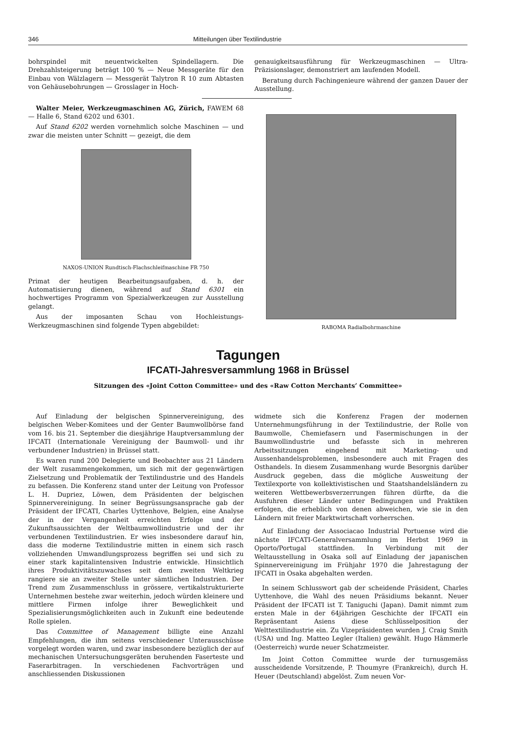346 Mitteilungen über Textilindustrie
bohrspindel mit neuentwickelten Spindellagern. Die Drehzahlsteigerung beträgt 100 % — Neue Messgeräte für den Einbau von Wälzlagern — Messgerät Talytron R 10 zum Abtasten von Gehäusebohrungen — Grosslager in Hoch-
Walter Meier, Werkzeugmaschinen AG, Zürich, FAWEM 68 — Halle 6, Stand 6202 und 6301.
Auf Stand 6202 werden vornehmlich solche Maschinen — und zwar die meisten unter Schnitt — gezeigt, die dem
NAXOS-UNION Rundtisch-Flachschleifmaschine FR 750
Primat der heutigen Bearbeitungsaufgaben, d. h. der Automatisierung dienen, während auf Stand 6301 ein hochwertiges Programm von Spezialwerkzeugen zur Ausstellung gelangt.
Aus der imposanten Schau von Hochleistungs-Werkzeugmaschinen sind folgende Typen abgebildet:
genauigkeitsausführung für Werkzeugmaschinen — Ultra-Präzisionslager, demonstriert am laufenden Modell.
Beratung durch Fachingenieure während der ganzen Dauer der Ausstellung.
RABOMA Radialbohrmaschine
Tagungen
IFCATI-Jahresversammlung 1968 in Brüssel
Sitzungen des «Joint Cotton Committee» und des «Raw Cotton Merchants’ Committee»
Auf Einladung der belgischen Spinnervereinigung, des belgischen Weber-Komitees und der Genter Baumwollbörse fand vom 16. bis 21. September die diesjährige Hauptversammlung der IFCATI (Internationale Vereinigung der Baumwoll- und ihr verbundener Industrien) in Brüssel statt.
Es waren rund 200 Delegierte und Beobachter aus 21 Ländern der Welt zusammengekommen, um sich mit der gegenwärtigen Zielsetzung und Problematik der Textilindustrie und des Handels zu befassen. Die Konferenz stand unter der Leitung von Professor L. H. Dupriez, Löwen, dem Präsidenten der belgischen Spinnervereinigung. In seiner Begrüssungsansprache gab der Präsident der IFCATI, Charles Uyttenhove, Belgien, eine Analyse der in der Vergangenheit erreichten Erfolge und der Zukunftsaussichten der Weltbaumwollindustrie und der ihr verbundenen Textilindustrien. Er wies insbesondere darauf hin, dass die moderne Textilindustrie mitten in einem sich rasch vollziehenden Umwandlungsprozess begriffen sei und sich zu einer stark kapitalintensiven Industrie entwickle. Hinsichtlich ihres Produktivitätszuwachses seit dem zweiten Weltkrieg rangiere sie an zweiter Stelle unter sämtlichen Industrien. Der Trend zum Zusammenschluss in grössere, vertikalstrukturierte Unternehmen bestehe zwar weiterhin, jedoch würden kleinere und mittlere Firmen infolge ihrer Beweglichkeit und Spezialisierungsmöglichkeiten auch in Zukunft eine bedeutende Rolle spielen.
Das Committee of Management billigte eine Anzahl Empfehlungen, die ihm seitens verschiedener Unterausschüsse vorgelegt worden waren, und zwar insbesondere bezüglich der auf mechanischen Untersuchungsgeräten beruhenden Faserteste und Faserarbitragen. In verschiedenen Fachvorträgen und anschliessenden Diskussionen
widmete sich die Konferenz Fragen der modernen Unternehmungsführung in der Textilindustrie, der Rolle von Baumwolle, Chemiefasern und Fasermischungen in der Baumwollindustrie und befasste sich in mehreren Arbeitssitzungen eingehend mit Marketing- und Aussenhandelsproblemen, insbesondere auch mit Fragen des Osthandels. In diesem Zusammenhang wurde Besorgnis darüber Ausdruck gegeben, dass die mögliche Ausweitung der Textilexporte von kollektivistischen und Staatshandelsländern zu weiteren Wettbewerbsverzerrungen führen dürfte, da die Ausfuhren dieser Länder unter Bedingungen und Praktiken erfolgen, die erheblich von denen abweichen, wie sie in den Ländern mit freier Marktwirtschaft vorherrschen.
Auf Einladung der Associacao Industrial Portuense wird die nächste IFCATI-Generalversammlung im Herbst 1969 in Oporto/Portugal stattfinden. In Verbindung mit der Weltausstellung in Osaka soll auf Einladung der japanischen Spinnervereinigung im Frühjahr 1970 die Jahrestagung der IFCATI in Osaka abgehalten werden.
In seinem Schlusswort gab der scheidende Präsident, Charles Uyttenhove, die Wahl des neuen Präsidiums bekannt. Neuer Präsident der IFCATI ist T. Taniguchi (Japan). Damit nimmt zum ersten Male in der 64jährigen Geschichte der IFCATI ein Repräsentant Asiens diese Schlüsselposition der Welttextilindustrie ein. Zu Vizepräsidenten wurden J. Craig Smith (USA) und Ing. Matteo Legler (Italien) gewählt. Hugo Hämmerle (Oesterreich) wurde neuer Schatzmeister.
Im Joint Cotton Committee wurde der turnusgemäss ausscheidende Vorsitzende, P. Thoumyre (Frankreich), durch H. Heuer (Deutschland) abgelöst. Zum neuen Vor-